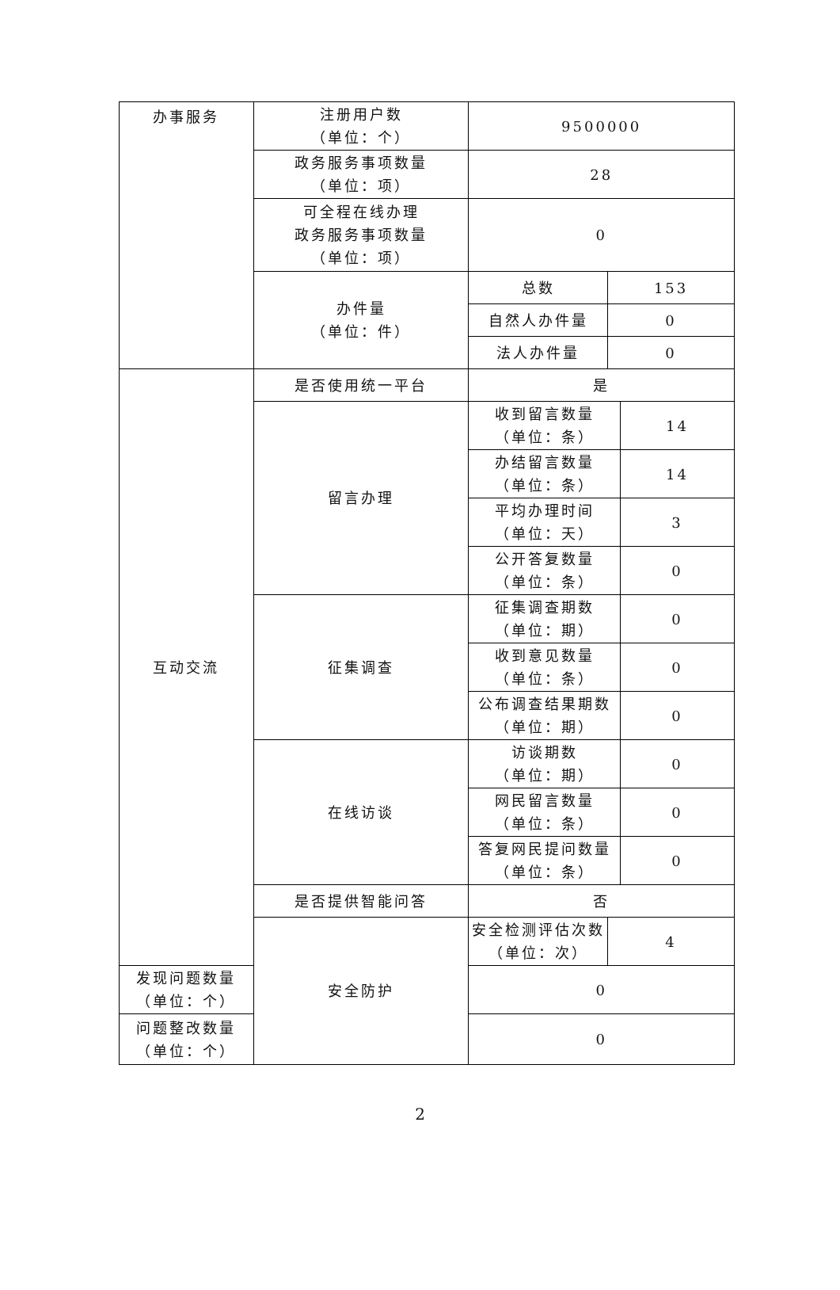| 办事服务 | 注册用户数 （单位：个） | 9500000 | | |
| | 政务服务事项数量 （单位：项） | 28 | | |
| | 可全程在线办理 政务服务事项数量 （单位：项） | 0 | | |
| | 办件量 （单位：件） | 总数 | 153 | |
| | | 自然人办件量 | 0 | |
| | | 法人办件量 | 0 | |
| 互动交流 | 是否使用统一平台 | 是 | | |
| | 留言办理 | 收到留言数量 （单位：条） | | 14 |
| | | 办结留言数量 （单位：条） | | 14 |
| | | 平均办理时间 （单位：天） | | 3 |
| | | 公开答复数量 （单位：条） | | 0 |
| | 征集调查 | 征集调查期数 （单位：期） | | 0 |
| | | 收到意见数量 （单位：条） | | 0 |
| | | 公布调查结果期数 （单位：期） | | 0 |
| | 在线访谈 | 访谈期数 （单位：期） | | 0 |
| | | 网民留言数量 （单位：条） | | 0 |
| | | 答复网民提问数量 （单位：条） | | 0 |
| | 是否提供智能问答 | 否 | | |
| | 安全防护 | 安全检测评估次数 （单位：次） | 4 | |
| 发现问题数量 （单位：个） | | 0 | | |
| 问题整改数量 （单位：个） | | 0 | | |
2